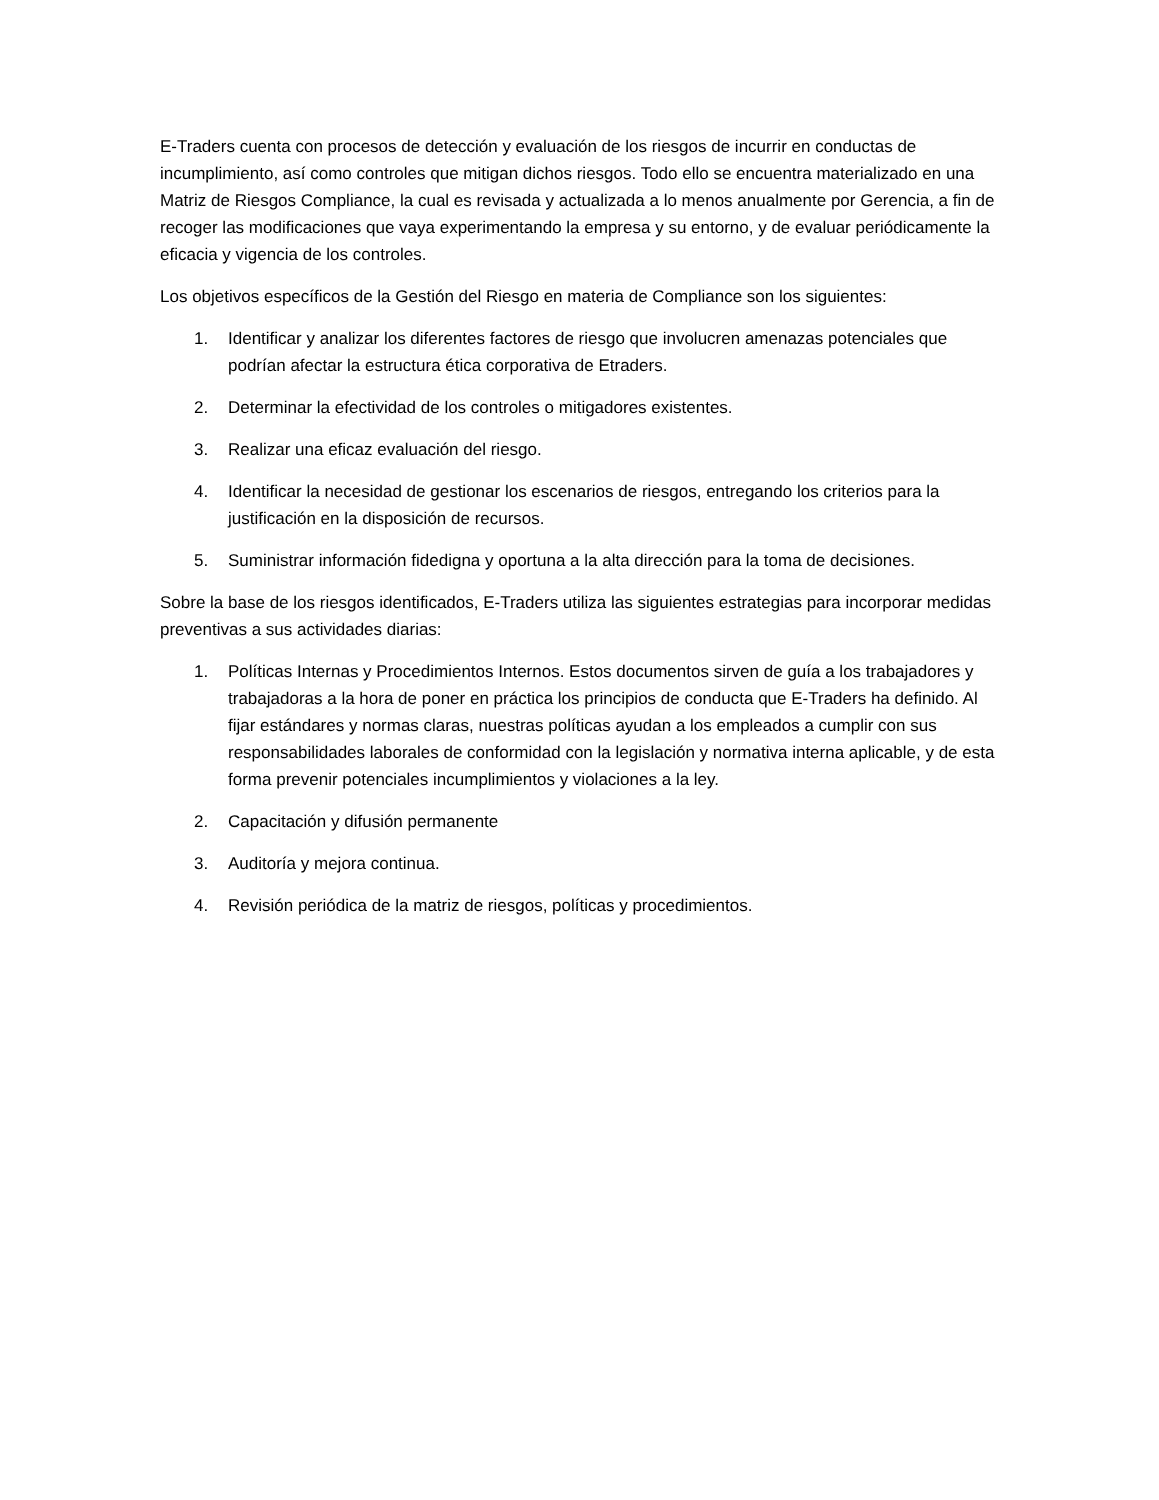E-Traders cuenta con procesos de detección y evaluación de los riesgos de incurrir en conductas de incumplimiento, así como controles que mitigan dichos riesgos. Todo ello se encuentra materializado en una Matriz de Riesgos Compliance, la cual es revisada y actualizada a lo menos anualmente por Gerencia, a fin de recoger las modificaciones que vaya experimentando la empresa y su entorno, y de evaluar periódicamente la eficacia y vigencia de los controles.
Los objetivos específicos de la Gestión del Riesgo en materia de Compliance son los siguientes:
1. Identificar y analizar los diferentes factores de riesgo que involucren amenazas potenciales que podrían afectar la estructura ética corporativa de Etraders.
2. Determinar la efectividad de los controles o mitigadores existentes.
3. Realizar una eficaz evaluación del riesgo.
4. Identificar la necesidad de gestionar los escenarios de riesgos, entregando los criterios para la justificación en la disposición de recursos.
5. Suministrar información fidedigna y oportuna a la alta dirección para la toma de decisiones.
Sobre la base de los riesgos identificados, E-Traders utiliza las siguientes estrategias para incorporar medidas preventivas a sus actividades diarias:
1. Políticas Internas y Procedimientos Internos. Estos documentos sirven de guía a los trabajadores y trabajadoras a la hora de poner en práctica los principios de conducta que E-Traders ha definido. Al fijar estándares y normas claras, nuestras políticas ayudan a los empleados a cumplir con sus responsabilidades laborales de conformidad con la legislación y normativa interna aplicable, y de esta forma prevenir potenciales incumplimientos y violaciones a la ley.
2. Capacitación y difusión permanente
3. Auditoría y mejora continua.
4. Revisión periódica de la matriz de riesgos, políticas y procedimientos.